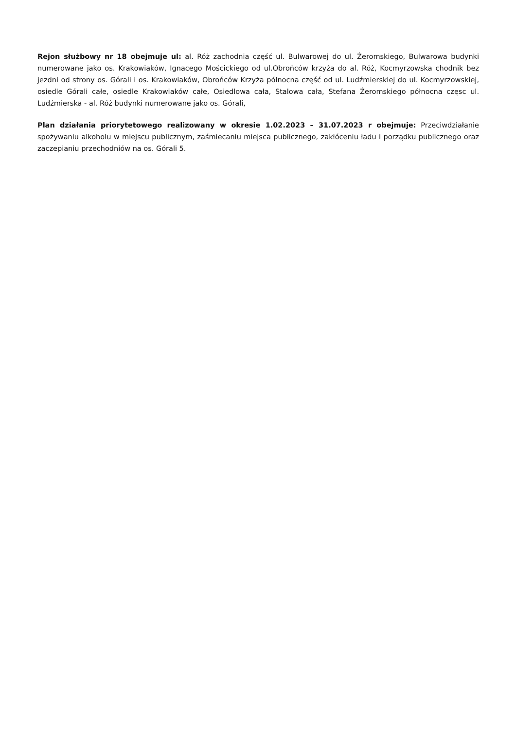Rejon służbowy nr 18 obejmuje ul: al. Róż zachodnia część ul. Bulwarowej do ul. Żeromskiego, Bulwarowa budynki numerowane jako os. Krakowiaków, Ignacego Mościckiego od ul.Obrońców krzyża do al. Róż, Kocmyrzowska chodnik bez jezdni od strony os. Górali i os. Krakowiaków, Obrońców Krzyża północna część od ul. Ludźmierskiej do ul. Kocmyrzowskiej, osiedle Górali całe, osiedle Krakowiaków całe, Osiedlowa cała, Stalowa cała, Stefana Żeromskiego północna częsc ul. Ludźmierska - al. Róż budynki numerowane jako os. Górali,
Plan działania priorytetowego realizowany w okresie 1.02.2023 – 31.07.2023 r obejmuje: Przeciwdziałanie spożywaniu alkoholu w miejscu publicznym, zaśmiecaniu miejsca publicznego, zakłóceniu ładu i porządku publicznego oraz zaczepianiu przechodniów na os. Górali 5.